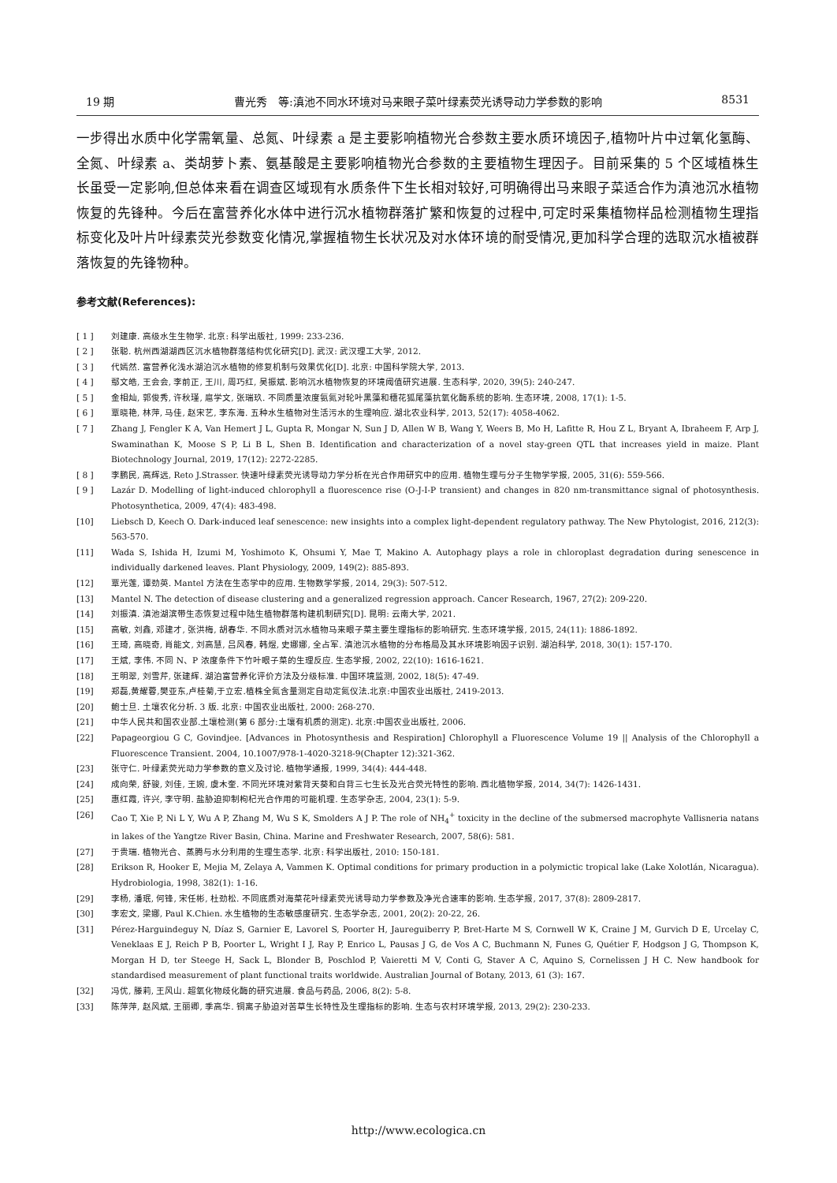19 期 曹光秀　等:滇池不同水环境对马来眼子菜叶绿素荧光诱导动力学参数的影响 8531
一步得出水质中化学需氧量、总氮、叶绿素 a 是主要影响植物光合参数主要水质环境因子,植物叶片中过氧化氢酶、全氮、叶绿素 a、类胡萝卜素、氨基酸是主要影响植物光合参数的主要植物生理因子。目前采集的 5 个区域植株生长虽受一定影响,但总体来看在调查区域现有水质条件下生长相对较好,可明确得出马来眼子菜适合作为滇池沉水植物恢复的先锋种。今后在富营养化水体中进行沉水植物群落扩繁和恢复的过程中,可定时采集植物样品检测植物生理指标变化及叶片叶绿素荧光参数变化情况,掌握植物生长状况及对水体环境的耐受情况,更加科学合理的选取沉水植被群落恢复的先锋物种。
参考文献(References):
[ 1 ] 刘建康. 高级水生生物学. 北京: 科学出版社, 1999: 233-236.
[ 2 ] 张聪. 杭州西湖湖西区沉水植物群落结构优化研究[D]. 武汉: 武汉理工大学, 2012.
[ 3 ] 代嫣然. 富营养化浅水湖泊沉水植物的修复机制与效果优化[D]. 北京: 中国科学院大学, 2013.
[ 4 ] 鄢文皓, 王会会, 李前正, 王川, 周巧红, 吴振斌. 影响沉水植物恢复的环境阈值研究进展. 生态科学, 2020, 39(5): 240-247.
[ 5 ] 金相灿, 郭俊秀, 许秋瑾, 扈学文, 张瑞玖. 不同质量浓度氨氮对轮叶黑藻和穗花狐尾藻抗氧化酶系统的影响. 生态环境, 2008, 17(1): 1-5.
[ 6 ] 覃晓艳, 林萍, 马佳, 赵宋艺, 李东海. 五种水生植物对生活污水的生理响应. 湖北农业科学, 2013, 52(17): 4058-4062.
[ 7 ] Zhang J, Fengler K A, Van Hemert J L, Gupta R, Mongar N, Sun J D, Allen W B, Wang Y, Weers B, Mo H, Lafitte R, Hou Z L, Bryant A, Ibraheem F, Arp J, Swaminathan K, Moose S P, Li B L, Shen B. Identification and characterization of a novel stay-green QTL that increases yield in maize. Plant Biotechnology Journal, 2019, 17(12): 2272-2285.
[ 8 ] 李鹏民, 高辉远, Reto J.Strasser. 快速叶绿素荧光诱导动力学分析在光合作用研究中的应用. 植物生理与分子生物学学报, 2005, 31(6): 559-566.
[ 9 ] Lazár D. Modelling of light-induced chlorophyll a fluorescence rise (O-J-I-P transient) and changes in 820 nm-transmittance signal of photosynthesis. Photosynthetica, 2009, 47(4): 483-498.
[10] Liebsch D, Keech O. Dark-induced leaf senescence: new insights into a complex light-dependent regulatory pathway. The New Phytologist, 2016, 212(3): 563-570.
[11] Wada S, Ishida H, Izumi M, Yoshimoto K, Ohsumi Y, Mae T, Makino A. Autophagy plays a role in chloroplast degradation during senescence in individually darkened leaves. Plant Physiology, 2009, 149(2): 885-893.
[12] 覃光莲, 谭劲英. Mantel 方法在生态学中的应用. 生物数学学报, 2014, 29(3): 507-512.
[13] Mantel N. The detection of disease clustering and a generalized regression approach. Cancer Research, 1967, 27(2): 209-220.
[14] 刘振滇. 滇池湖滨带生态恢复过程中陆生植物群落构建机制研究[D]. 昆明: 云南大学, 2021.
[15] 高敏, 刘鑫, 邓建才, 张洪梅, 胡春华. 不同水质对沉水植物马来眼子菜主要生理指标的影响研究. 生态环境学报, 2015, 24(11): 1886-1892.
[16] 王琦, 高晓奇, 肖能文, 刘高慧, 吕风春, 韩煜, 史娜娜, 全占军. 滇池沉水植物的分布格局及其水环境影响因子识别. 湖泊科学, 2018, 30(1): 157-170.
[17] 王斌, 李伟. 不同 N、P 浓度条件下竹叶眼子菜的生理反应. 生态学报, 2002, 22(10): 1616-1621.
[18] 王明翠, 刘雪芹, 张建辉. 湖泊富营养化评价方法及分级标准. 中国环境监测, 2002, 18(5): 47-49.
[19] 郑磊,黄耀蓉,樊亚东,卢桂菊,于立宏.植株全氮含量测定自动定氮仪法.北京:中国农业出版社, 2419-2013.
[20] 鲍士旦. 土壤农化分析. 3 版. 北京: 中国农业出版社, 2000: 268-270.
[21] 中华人民共和国农业部.土壤检测(第 6 部分:土壤有机质的测定). 北京:中国农业出版社, 2006.
[22] Papageorgiou G C, Govindjee. [Advances in Photosynthesis and Respiration] Chlorophyll a Fluorescence Volume 19 || Analysis of the Chlorophyll a Fluorescence Transient. 2004, 10.1007/978-1-4020-3218-9(Chapter 12):321-362.
[23] 张守仁. 叶绿素荧光动力学参数的意义及讨论. 植物学通报, 1999, 34(4): 444-448.
[24] 成向荣, 舒骏, 刘佳, 王婉, 虞木奎. 不同光环境对紫背天葵和白背三七生长及光合荧光特性的影响. 西北植物学报, 2014, 34(7): 1426-1431.
[25] 惠红霞, 许兴, 李守明. 盐胁迫抑制枸杞光合作用的可能机理. 生态学杂志, 2004, 23(1): 5-9.
[26] Cao T, Xie P, Ni L Y, Wu A P, Zhang M, Wu S K, Smolders A J P. The role of NH<sub>4</sub><sup>+</sup> toxicity in the decline of the submersed macrophyte Vallisneria natans in lakes of the Yangtze River Basin, China. Marine and Freshwater Research, 2007, 58(6): 581.
[27] 于贵瑞. 植物光合、蒸腾与水分利用的生理生态学. 北京: 科学出版社, 2010: 150-181.
[28] Erikson R, Hooker E, Mejia M, Zelaya A, Vammen K. Optimal conditions for primary production in a polymictic tropical lake (Lake Xolotlán, Nicaragua). Hydrobiologia, 1998, 382(1): 1-16.
[29] 李杨, 潘珉, 何锋, 宋任彬, 杜劲松. 不同底质对海菜花叶绿素荧光诱导动力学参数及净光合速率的影响. 生态学报, 2017, 37(8): 2809-2817.
[30] 李宏文, 梁娜, Paul K.Chien. 水生植物的生态敏感度研究. 生态学杂志, 2001, 20(2): 20-22, 26.
[31] Pérez-Harguindeguy N, Díaz S, Garnier E, Lavorel S, Poorter H, Jaureguiberry P, Bret-Harte M S, Cornwell W K, Craine J M, Gurvich D E, Urcelay C, Veneklaas E J, Reich P B, Poorter L, Wright I J, Ray P, Enrico L, Pausas J G, de Vos A C, Buchmann N, Funes G, Quétier F, Hodgson J G, Thompson K, Morgan H D, ter Steege H, Sack L, Blonder B, Poschlod P, Vaieretti M V, Conti G, Staver A C, Aquino S, Cornelissen J H C. New handbook for standardised measurement of plant functional traits worldwide. Australian Journal of Botany, 2013, 61 (3): 167.
[32] 冯优, 滕莉, 王风山. 超氧化物歧化酶的研究进展. 食品与药品, 2006, 8(2): 5-8.
[33] 陈萍萍, 赵风斌, 王丽卿, 季高华. 铜离子胁迫对苦草生长特性及生理指标的影响. 生态与农村环境学报, 2013, 29(2): 230-233.
http://www.ecologica.cn